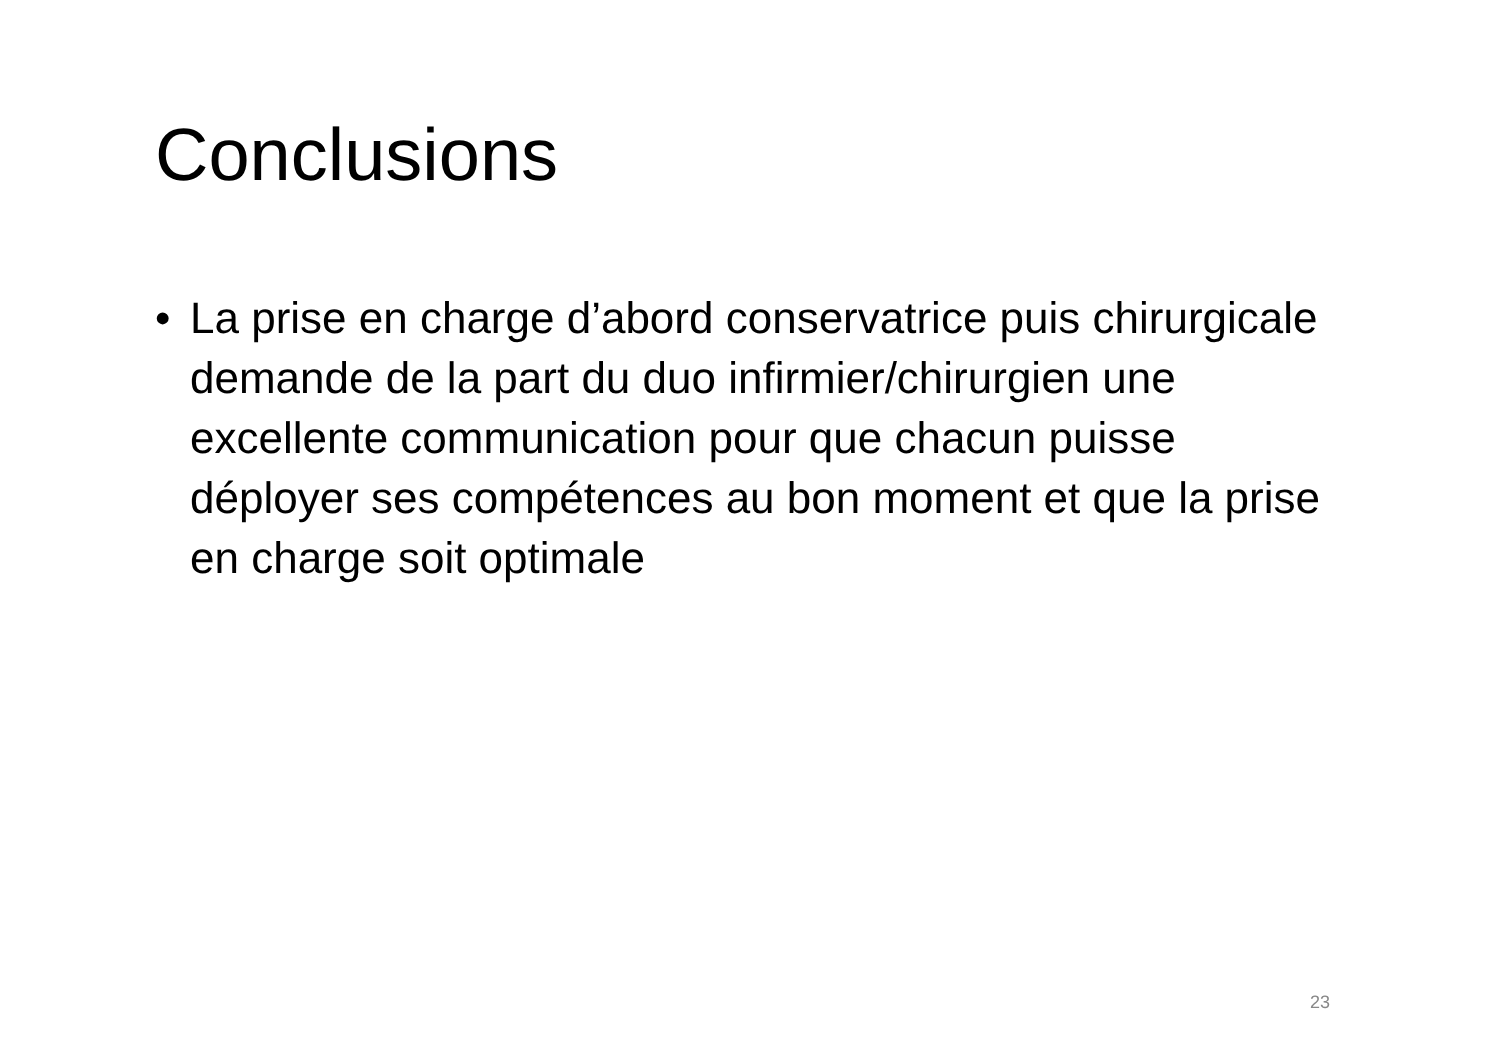Conclusions
• La prise en charge d’abord conservatrice puis chirurgicale demande de la part du duo infirmier/chirurgien une excellente communication pour que chacun puisse déployer ses compétences au bon moment et que la prise en charge soit optimale
23